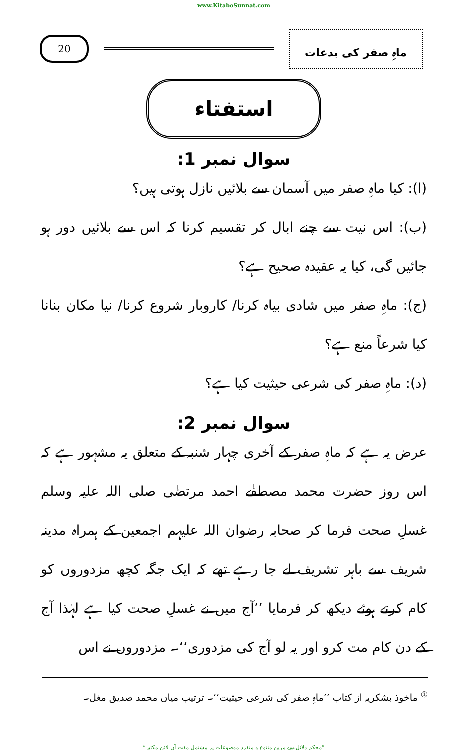www.KitaboSunnat.com
20
ماہِ صفر کی بدعات
استفتاء
سوال نمبر 1:
(ا): کیا ماہِ صفر میں آسمان سے بلائیں نازل ہوتی ہیں؟
(ب): اس نیت سے چنے ابال کر تقسیم کرنا کہ اس سے بلائیں دور ہو جائیں گی، کیا یہ عقیدہ صحیح ہے؟
(ج): ماہِ صفر میں شادی بیاہ کرنا/ کاروبار شروع کرنا/ نیا مکان بنانا کیا شرعاً منع ہے؟
(د): ماہِ صفر کی شرعی حیثیت کیا ہے؟
سوال نمبر 2:
عرض یہ ہے کہ ماہِ صفر کے آخری چہار شنبہ کے متعلق یہ مشہور ہے کہ اس روز حضرت محمد مصطفٰے احمد مرتضٰی صلی اللہ علیہ وسلم غسلِ صحت فرما کر صحابہ رضوان اللہ علیہم اجمعین کے ہمراہ مدینہ شریف سے باہر تشریف لے جا رہے تھے کہ ایک جگہ کچھ مزدوروں کو کام کرتے ہوئے دیکھ کر فرمایا ’’آج میں نے غسلِ صحت کیا ہے لہٰذا آج کے دن کام مت کرو اور یہ لو آج کی مزدوری‘‘۔ مزدوروں نے اس
<sup>①</sup> ماخوذ بشکریہ از کتاب ’’ماہِ صفر کی شرعی حیثیت‘‘۔ ترتیب میاں محمد صدیق مغل۔
”محکم دلائل سے مزین متنوع و منفرد موضوعات پر مشتمل مفت آن لائن مکتبہ “